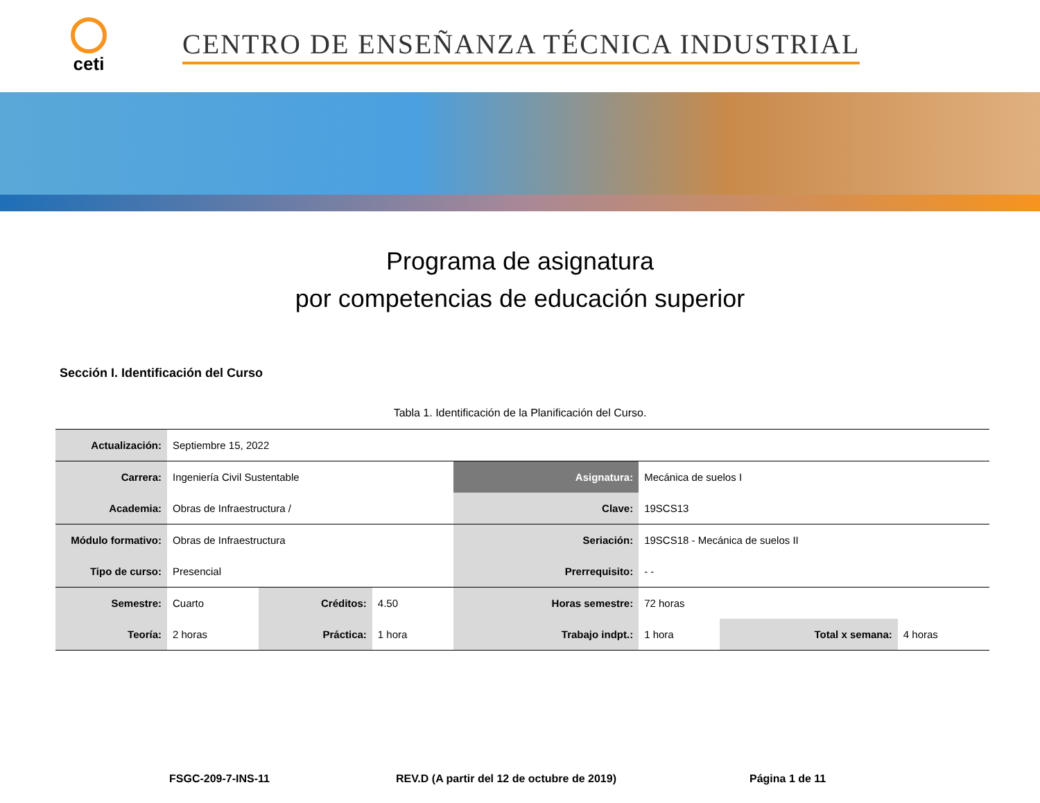ceti
CENTRO DE ENSEÑANZA TÉCNICA INDUSTRIAL
Programa de asignatura
por competencias de educación superior
Sección I. Identificación del Curso
Tabla 1. Identificación de la Planificación del Curso.
| Actualización: | Septiembre 15, 2022 | | | | | | |
| Carrera: | Ingeniería Civil Sustentable | | | Asignatura: | Mecánica de suelos I | | |
| Academia: | Obras de Infraestructura / | | | Clave: | 19SCS13 | | |
| Módulo formativo: | Obras de Infraestructura | | | Seriación: | 19SCS18 - Mecánica de suelos II | | |
| Tipo de curso: | Presencial | | | Prerrequisito: | - - | | |
| Semestre: | Cuarto | Créditos: | 4.50 | Horas semestre: | 72 horas | | |
| Teoría: | 2 horas | Práctica: | 1 hora | Trabajo indpt.: | 1 hora | Total x semana: | 4 horas |
FSGC-209-7-INS-11 REV.D (A partir del 12 de octubre de 2019) Página 1 de 11